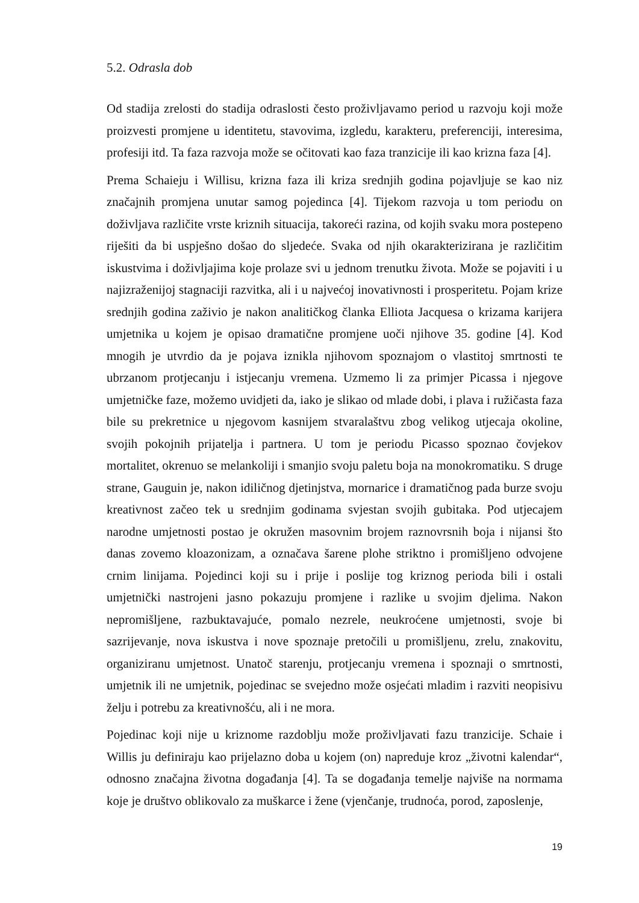5.2. Odrasla dob
Od stadija zrelosti do stadija odraslosti često proživljavamo period u razvoju koji može proizvesti promjene u identitetu, stavovima, izgledu, karakteru, preferenciji, interesima, profesiji itd. Ta faza razvoja može se očitovati kao faza tranzicije ili kao krizna faza [4].
Prema Schaieju i Willisu, krizna faza ili kriza srednjih godina pojavljuje se kao niz značajnih promjena unutar samog pojedinca [4]. Tijekom razvoja u tom periodu on doživljava različite vrste kriznih situacija, takoreći razina, od kojih svaku mora postepeno riješiti da bi uspješno došao do sljedeće. Svaka od njih okarakterizirana je različitim iskustvima i doživljajima koje prolaze svi u jednom trenutku života. Može se pojaviti i u najizraženijoj stagnaciji razvitka, ali i u najvećoj inovativnosti i prosperitetu. Pojam krize srednjih godina zaživio je nakon analitičkog članka Elliota Jacquesa o krizama karijera umjetnika u kojem je opisao dramatične promjene uoči njihove 35. godine [4]. Kod mnogih je utvrdio da je pojava iznikla njihovom spoznajom o vlastitoj smrtnosti te ubrzanom protjecanju i istjecanju vremena. Uzmemo li za primjer Picassa i njegove umjetničke faze, možemo uvidjeti da, iako je slikao od mlade dobi, i plava i ružičasta faza bile su prekretnice u njegovom kasnijem stvaralaštvu zbog velikog utjecaja okoline, svojih pokojnih prijatelja i partnera. U tom je periodu Picasso spoznao čovjekov mortalitet, okrenuo se melankoliji i smanjio svoju paletu boja na monokromatiku. S druge strane, Gauguin je, nakon idiličnog djetinjstva, mornarice i dramatičnog pada burze svoju kreativnost začeo tek u srednjim godinama svjestan svojih gubitaka. Pod utjecajem narodne umjetnosti postao je okružen masovnim brojem raznovrsnih boja i nijansi što danas zovemo kloazonizam, a označava šarene plohe striktno i promišljeno odvojene crnim linijama. Pojedinci koji su i prije i poslije tog kriznog perioda bili i ostali umjetnički nastrojeni jasno pokazuju promjene i razlike u svojim djelima. Nakon nepromišljene, razbuktavajuće, pomalo nezrele, neukroćene umjetnosti, svoje bi sazrijevanje, nova iskustva i nove spoznaje pretočili u promišljenu, zrelu, znakovitu, organiziranu umjetnost. Unatoč starenju, protjecanju vremena i spoznaji o smrtnosti, umjetnik ili ne umjetnik, pojedinac se svejedno može osjećati mladim i razviti neopisivu želju i potrebu za kreativnošću, ali i ne mora.
Pojedinac koji nije u kriznome razdoblju može proživljavati fazu tranzicije. Schaie i Willis ju definiraju kao prijelazno doba u kojem (on) napreduje kroz „životni kalendar“, odnosno značajna životna događanja [4]. Ta se događanja temelje najviše na normama koje je društvo oblikovalo za muškarce i žene (vjenčanje, trudnoća, porod, zaposlenje,
19